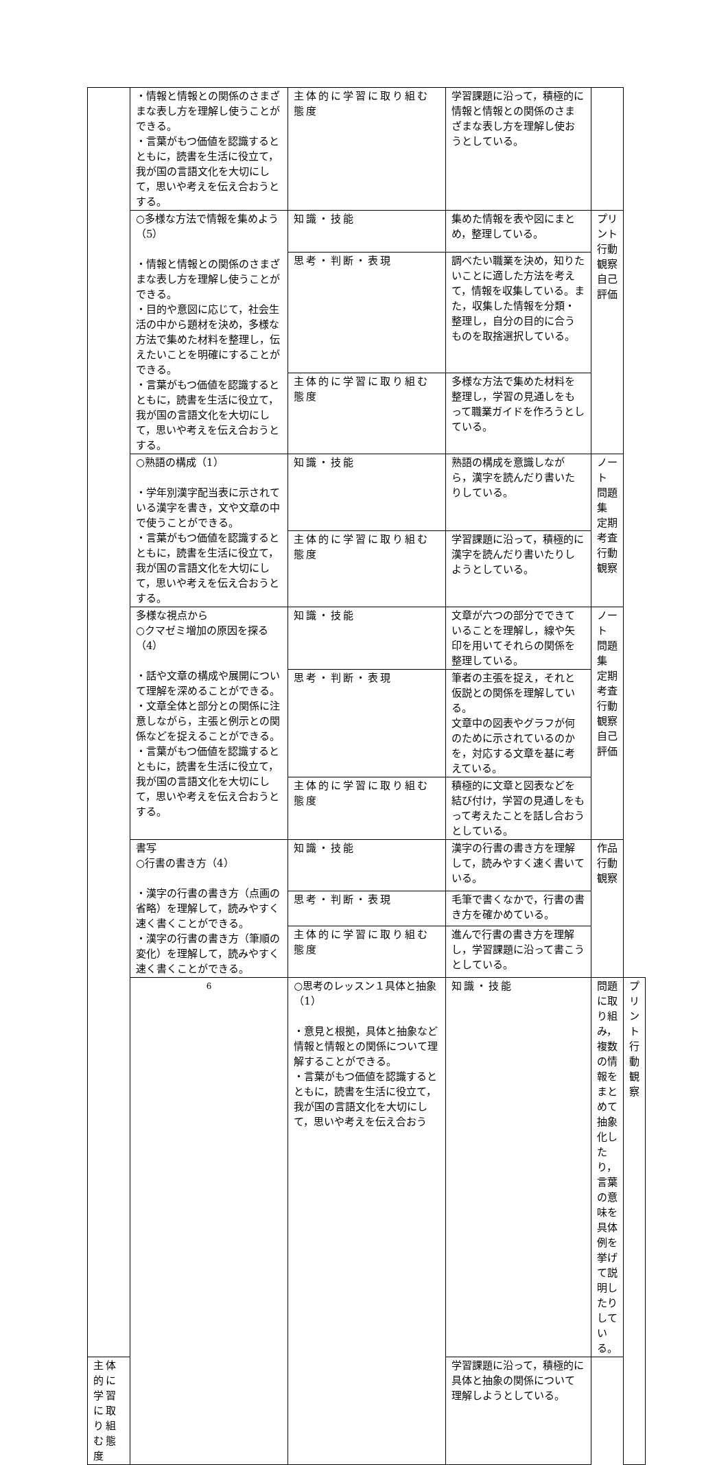| | ・情報と情報との関係のさまざまな表し方を理解し使うことができる。 ・言葉がもつ価値を認識するとともに，読書を生活に役立て，我が国の言語文化を大切にして，思いや考えを伝え合おうとする。 | 主体的に学習に取り組む態度 | 学習課題に沿って，積極的に情報と情報との関係のさまざまな表し方を理解し使おうとしている。 | | |
| | ○多様な方法で情報を集めよう（5） ・情報と情報との関係のさまざまな表し方を理解し使うことができる。 ・目的や意図に応じて，社会生活の中から題材を決め，多様な方法で集めた材料を整理し，伝えたいことを明確にすることができる。 ・言葉がもつ価値を認識するとともに，読書を生活に役立て，我が国の言語文化を大切にして，思いや考えを伝え合おうとする。 | 知識・技能 | 集めた情報を表や図にまとめ，整理している。 | プリント 行動観察 自己評価 | |
| | | 思考・判断・表現 | 調べたい職業を決め，知りたいことに適した方法を考えて，情報を収集している。また，収集した情報を分類・整理し，自分の目的に合うものを取捨選択している。 | | |
| | | 主体的に学習に取り組む態度 | 多様な方法で集めた材料を整理し，学習の見通しをもって職業ガイドを作ろうとしている。 | | |
| | ○熟語の構成（1） ・学年別漢字配当表に示されている漢字を書き，文や文章の中で使うことができる。 ・言葉がもつ価値を認識するとともに，読書を生活に役立て，我が国の言語文化を大切にして，思いや考えを伝え合おうとする。 | 知識・技能 | 熟語の構成を意識しながら，漢字を読んだり書いたりしている。 | ノート 問題集 定期考査 行動観察 | |
| | | 主体的に学習に取り組む態度 | 学習課題に沿って，積極的に漢字を読んだり書いたりしようとしている。 | | |
| | 多様な視点から ○クマゼミ増加の原因を探る（4） ・話や文章の構成や展開について理解を深めることができる。 ・文章全体と部分との関係に注意しながら，主張と例示との関係などを捉えることができる。 ・言葉がもつ価値を認識するとともに，読書を生活に役立て，我が国の言語文化を大切にして，思いや考えを伝え合おうとする。 | 知識・技能 | 文章が六つの部分でできていることを理解し，線や矢印を用いてそれらの関係を整理している。 | ノート 問題集 定期考査 行動観察 自己評価 | |
| | | 思考・判断・表現 | 筆者の主張を捉え，それと仮説との関係を理解している。 文章中の図表やグラフが何のために示されているのかを，対応する文章を基に考えている。 | | |
| | | 主体的に学習に取り組む態度 | 積極的に文章と図表などを結び付け，学習の見通しをもって考えたことを話し合おうとしている。 | | |
| | 書写 ○行書の書き方（4） ・漢字の行書の書き方（点画の省略）を理解して，読みやすく速く書くことができる。 ・漢字の行書の書き方（筆順の変化）を理解して，読みやすく速く書くことができる。 | 知識・技能 | 漢字の行書の書き方を理解して，読みやすく速く書いている。 | 作品 行動観察 | |
| | | 思考・判断・表現 | 毛筆で書くなかで，行書の書き方を確かめている。 | | |
| | | 主体的に学習に取り組む態度 | 進んで行書の書き方を理解し，学習課題に沿って書こうとしている。 | | |
| | 6 | ○思考のレッスン１具体と抽象（1） ・意見と根拠，具体と抽象など情報と情報との関係について理解することができる。 ・言葉がもつ価値を認識するとともに，読書を生活に役立て，我が国の言語文化を大切にして，思いや考えを伝え合おう | 知識・技能 | 問題に取り組み，複数の情報をまとめて抽象化したり，言葉の意味を具体例を挙げて説明したりしている。 | プリント 行動観察 |
| 主体的に学習に取り組む態度 | | | 学習課題に沿って，積極的に具体と抽象の関係について理解しようとしている。 | | |